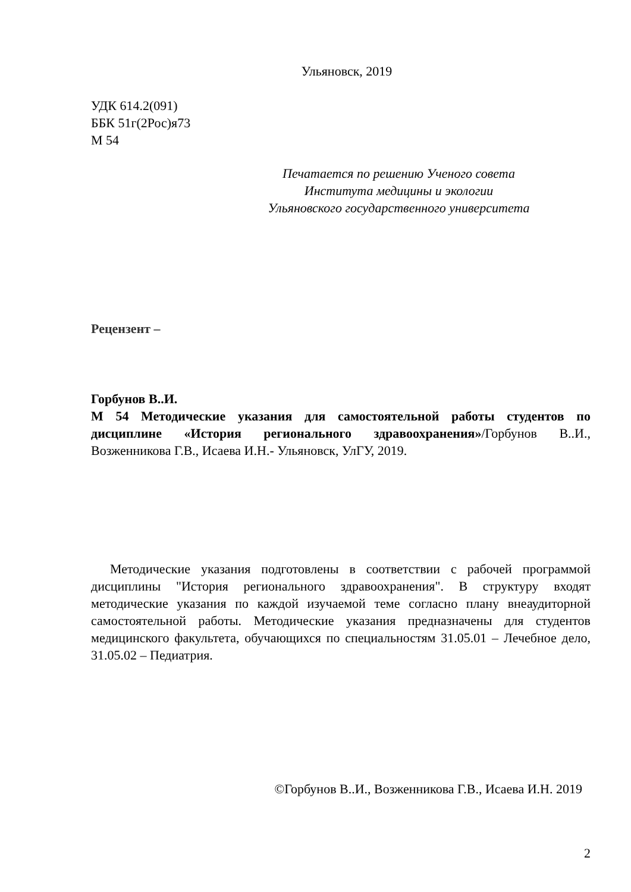Ульяновск, 2019
УДК 614.2(091)
ББК 51г(2Рос)я73
М 54
Печатается по решению Ученого совета
Института медицины и экологии
Ульяновского государственного университета
Рецензент –
Горбунов В..И.
М 54 Методические указания для самостоятельной работы студентов по дисциплине «История регионального здравоохранения»/Горбунов В..И., Возженникова Г.В., Исаева И.Н.- Ульяновск, УлГУ, 2019.
Методические указания подготовлены в соответствии с рабочей программой дисциплины "История регионального здравоохранения". В структуру входят методические указания по каждой изучаемой теме согласно плану внеаудиторной самостоятельной работы. Методические указания предназначены для студентов медицинского факультета, обучающихся по специальностям 31.05.01 – Лечебное дело, 31.05.02 – Педиатрия.
©Горбунов В..И., Возженникова Г.В., Исаева И.Н. 2019
2